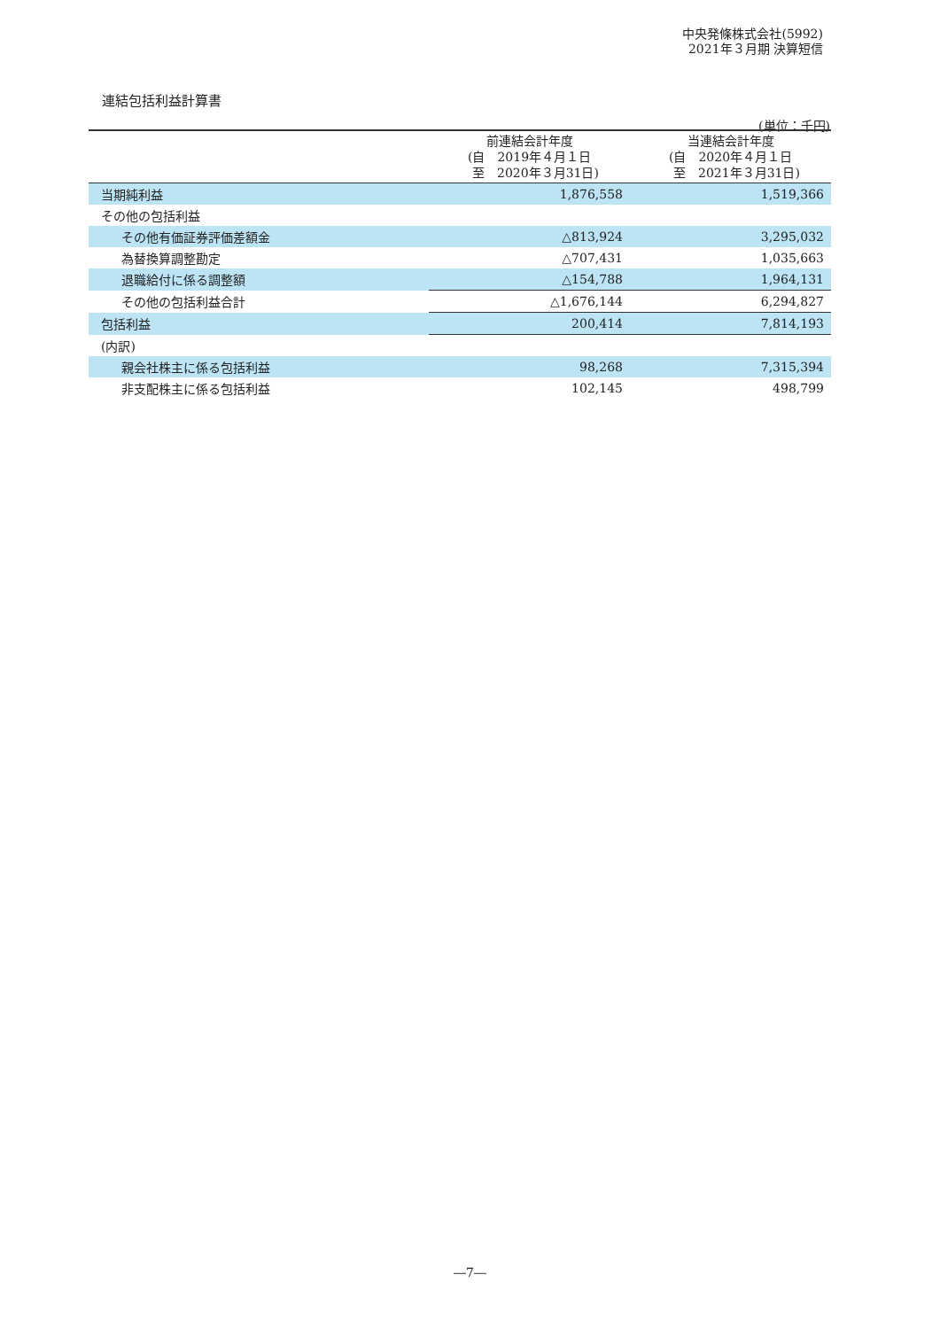中央発條株式会社(5992)
2021年３月期 決算短信
連結包括利益計算書
(単位：千円)
| | 前連結会計年度 (自 2019年４月１日 至 2020年３月31日) | 当連結会計年度 (自 2020年４月１日 至 2021年３月31日) |
| --- | --- | --- |
| 当期純利益 | 1,876,558 | 1,519,366 |
| その他の包括利益 | | |
| その他有価証券評価差額金 | △813,924 | 3,295,032 |
| 為替換算調整勘定 | △707,431 | 1,035,663 |
| 退職給付に係る調整額 | △154,788 | 1,964,131 |
| その他の包括利益合計 | △1,676,144 | 6,294,827 |
| 包括利益 | 200,414 | 7,814,193 |
| (内訳) | | |
| 親会社株主に係る包括利益 | 98,268 | 7,315,394 |
| 非支配株主に係る包括利益 | 102,145 | 498,799 |
―7―